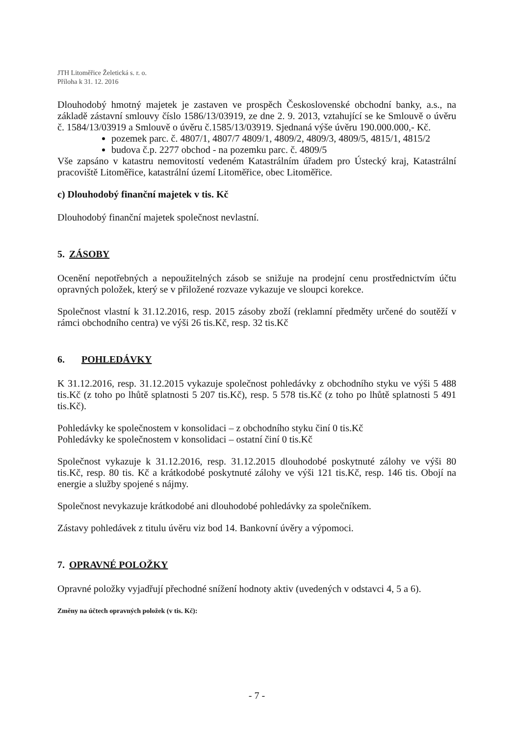JTH Litoměřice Želetická s. r. o.
Příloha k 31. 12. 2016
Dlouhodobý hmotný majetek je zastaven ve prospěch Československé obchodní banky, a.s., na základě zástavní smlouvy číslo 1586/13/03919, ze dne 2. 9. 2013, vztahující se ke Smlouvě o úvěru č. 1584/13/03919 a Smlouvě o úvěru č.1585/13/03919. Sjednaná výše úvěru 190.000.000,- Kč.
pozemek parc. č. 4807/1, 4807/7 4809/1, 4809/2, 4809/3, 4809/5, 4815/1, 4815/2
budova č.p. 2277 obchod - na pozemku parc. č. 4809/5
Vše zapsáno v katastru nemovitostí vedeném Katastrálním úřadem pro Ústecký kraj, Katastrální pracoviště Litoměřice, katastrální území Litoměřice, obec Litoměřice.
c) Dlouhodobý finanční majetek v tis. Kč
Dlouhodobý finanční majetek společnost nevlastní.
5. ZÁSOBY
Ocenění nepotřebných a nepoužitelných zásob se snižuje na prodejní cenu prostřednictvím účtu opravných položek, který se v přiložené rozvaze vykazuje ve sloupci korekce.
Společnost vlastní k 31.12.2016, resp. 2015 zásoby zboží (reklamní předměty určené do soutěží v rámci obchodního centra) ve výši 26 tis.Kč, resp. 32 tis.Kč
6. POHLEDÁVKY
K 31.12.2016, resp. 31.12.2015 vykazuje společnost pohledávky z obchodního styku ve výši 5 488 tis.Kč (z toho po lhůtě splatnosti 5 207 tis.Kč), resp. 5 578 tis.Kč (z toho po lhůtě splatnosti 5 491 tis.Kč).
Pohledávky ke společnostem v konsolidaci – z obchodního styku činí 0 tis.Kč
Pohledávky ke společnostem v konsolidaci – ostatní činí 0 tis.Kč
Společnost vykazuje k 31.12.2016, resp. 31.12.2015 dlouhodobé poskytnuté zálohy ve výši 80 tis.Kč, resp. 80 tis. Kč a krátkodobé poskytnuté zálohy ve výši 121 tis.Kč, resp. 146 tis. Obojí na energie a služby spojené s nájmy.
Společnost nevykazuje krátkodobé ani dlouhodobé pohledávky za společníkem.
Zástavy pohledávek z titulu úvěru viz bod 14. Bankovní úvěry a výpomoci.
7. OPRAVNÉ POLOŽKY
Opravné položky vyjadřují přechodné snížení hodnoty aktiv (uvedených v odstavci 4, 5 a 6).
Změny na účtech opravných položek (v tis. Kč):
- 7 -